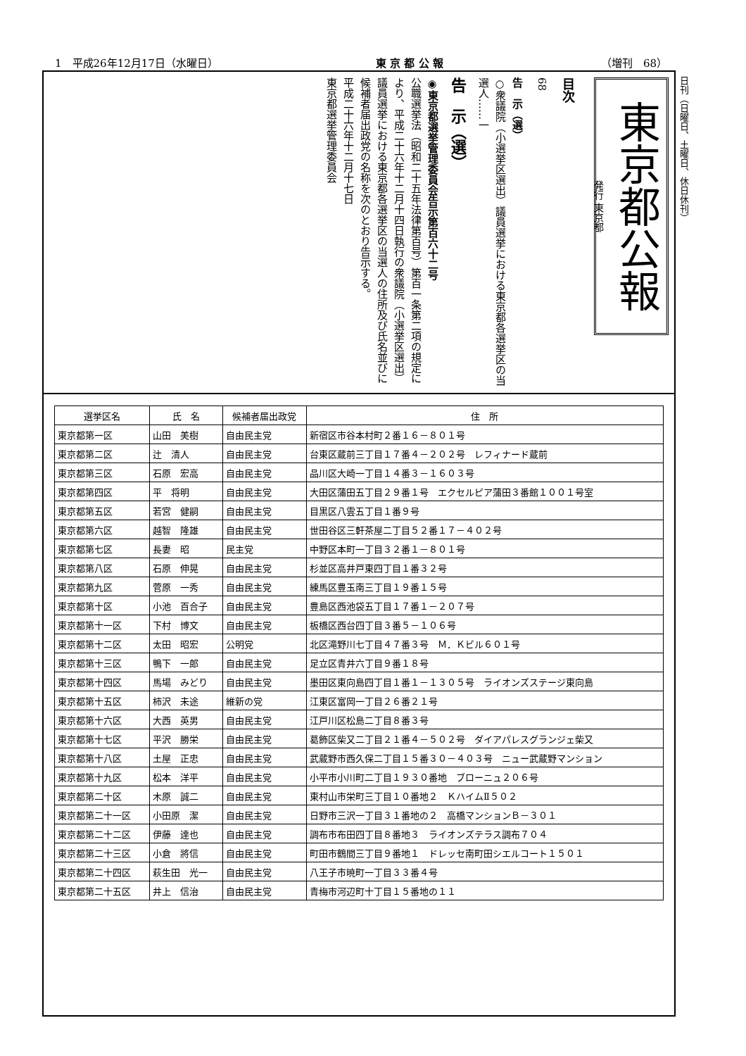1　平成26年12月17日（水曜日） 東 京 都 公 報 （増刊　68）
日刊（日曜日、土曜日、休日休刊）
東京都公報
発行 東京都
目次
68
告　示（選）
○衆議院（小選挙区選出）議員選挙における東京都各選挙区の当選人……一
告　示（選）
◉東京都選挙管理委員会告示第百六十二号
公職選挙法（昭和二十五年法律第百号）第百一条第二項の規定により、平成二十六年十二月十四日執行の衆議院（小選挙区選出）議員選挙における東京都各選挙区の当選人の住所及び氏名並びに候補者届出政党の名称を次のとおり告示する。
平成二十六年十二月十七日
東京都選挙管理委員会
| 選挙区名 | 氏 名 | 候補者届出政党 | 住 所 |
| --- | --- | --- | --- |
| 東京都第一区 | 山田 美樹 | 自由民主党 | 新宿区市谷本村町２番１６－８０１号 |
| 東京都第二区 | 辻 清人 | 自由民主党 | 台東区蔵前三丁目１７番４－２０２号 レフィナード蔵前 |
| 東京都第三区 | 石原 宏高 | 自由民主党 | 品川区大崎一丁目１４番３－１６０３号 |
| 東京都第四区 | 平 将明 | 自由民主党 | 大田区蒲田五丁目２９番１号 エクセルピア蒲田３番館１００１号室 |
| 東京都第五区 | 若宮 健嗣 | 自由民主党 | 目黒区八雲五丁目１番９号 |
| 東京都第六区 | 越智 隆雄 | 自由民主党 | 世田谷区三軒茶屋二丁目５２番１７－４０２号 |
| 東京都第七区 | 長妻 昭 | 民主党 | 中野区本町一丁目３２番１－８０１号 |
| 東京都第八区 | 石原 伸晃 | 自由民主党 | 杉並区高井戸東四丁目１番３２号 |
| 東京都第九区 | 菅原 一秀 | 自由民主党 | 練馬区豊玉南三丁目１９番１５号 |
| 東京都第十区 | 小池 百合子 | 自由民主党 | 豊島区西池袋五丁目１７番１－２０７号 |
| 東京都第十一区 | 下村 博文 | 自由民主党 | 板橋区西台四丁目３番５－１０６号 |
| 東京都第十二区 | 太田 昭宏 | 公明党 | 北区滝野川七丁目４７番３号 Ｍ．Ｋビル６０１号 |
| 東京都第十三区 | 鴨下 一郎 | 自由民主党 | 足立区青井六丁目９番１８号 |
| 東京都第十四区 | 馬場 みどり | 自由民主党 | 墨田区東向島四丁目１番１－１３０５号 ライオンズステージ東向島 |
| 東京都第十五区 | 柿沢 未途 | 維新の党 | 江東区富岡一丁目２６番２１号 |
| 東京都第十六区 | 大西 英男 | 自由民主党 | 江戸川区松島二丁目８番３号 |
| 東京都第十七区 | 平沢 勝栄 | 自由民主党 | 葛飾区柴又二丁目２１番４－５０２号 ダイアパレスグランジェ柴又 |
| 東京都第十八区 | 土屋 正忠 | 自由民主党 | 武蔵野市西久保二丁目１５番３０－４０３号 ニュー武蔵野マンション |
| 東京都第十九区 | 松本 洋平 | 自由民主党 | 小平市小川町二丁目１９３０番地 ブローニュ２０６号 |
| 東京都第二十区 | 木原 誠二 | 自由民主党 | 東村山市栄町三丁目１０番地２ ＫハイムⅡ５０２ |
| 東京都第二十一区 | 小田原 潔 | 自由民主党 | 日野市三沢一丁目３１番地の２ 高橋マンションＢ－３０１ |
| 東京都第二十二区 | 伊藤 達也 | 自由民主党 | 調布市布田四丁目８番地３ ライオンズテラス調布７０４ |
| 東京都第二十三区 | 小倉 將信 | 自由民主党 | 町田市鶴間三丁目９番地１ ドレッセ南町田シエルコート１５０１ |
| 東京都第二十四区 | 萩生田 光一 | 自由民主党 | 八王子市暁町一丁目３３番４号 |
| 東京都第二十五区 | 井上 信治 | 自由民主党 | 青梅市河辺町十丁目１５番地の１１ |